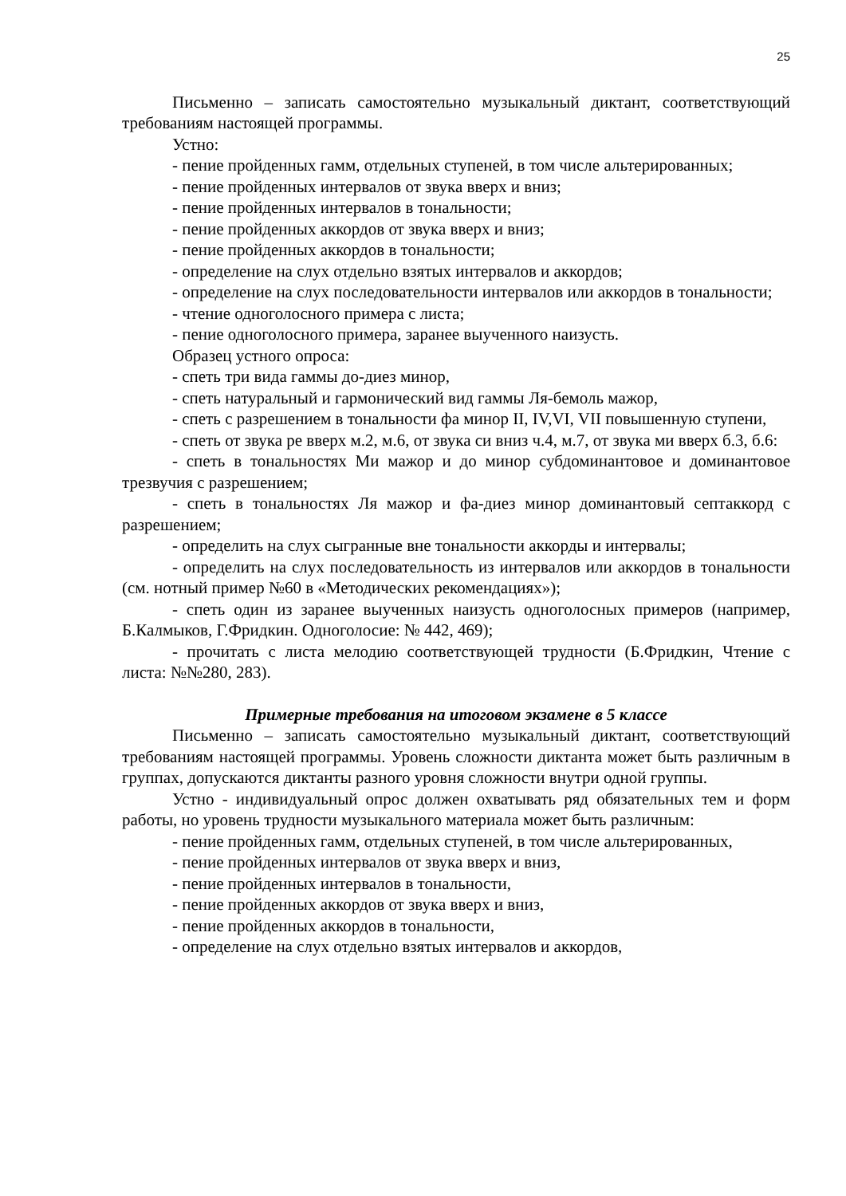25
Письменно – записать самостоятельно музыкальный диктант, соответствующий требованиям настоящей программы.
Устно:
- пение пройденных гамм, отдельных ступеней, в том числе альтерированных;
- пение пройденных интервалов от звука вверх и вниз;
- пение пройденных интервалов в тональности;
- пение пройденных аккордов от звука вверх и вниз;
- пение пройденных аккордов в тональности;
- определение на слух отдельно взятых интервалов и аккордов;
- определение на слух последовательности интервалов или аккордов в тональности;
- чтение одноголосного примера с листа;
- пение одноголосного примера, заранее выученного наизусть.
Образец устного опроса:
- спеть три вида гаммы до-диез минор,
- спеть натуральный и гармонический вид гаммы Ля-бемоль мажор,
- спеть с разрешением в тональности фа минор II, IV,VI, VII повышенную ступени,
- спеть от звука ре вверх м.2, м.6, от звука си вниз ч.4, м.7, от звука ми вверх б.3, б.6:
- спеть в тональностях Ми мажор и до минор субдоминантовое и доминантовое трезвучия с разрешением;
- спеть в тональностях Ля мажор и фа-диез минор доминантовый септаккорд с разрешением;
- определить на слух сыгранные вне тональности аккорды и интервалы;
- определить на слух последовательность из интервалов или аккордов в тональности (см. нотный пример №60 в «Методических рекомендациях»);
- спеть один из заранее выученных наизусть одноголосных примеров (например, Б.Калмыков, Г.Фридкин. Одноголосие: № 442, 469);
- прочитать с листа мелодию соответствующей трудности (Б.Фридкин, Чтение с листа: №№280, 283).
Примерные требования на итоговом экзамене в 5 классе
Письменно – записать самостоятельно музыкальный диктант, соответствующий требованиям настоящей программы. Уровень сложности диктанта может быть различным в группах, допускаются диктанты разного уровня сложности внутри одной группы.
Устно - индивидуальный опрос должен охватывать ряд обязательных тем и форм работы, но уровень трудности музыкального материала может быть различным:
- пение пройденных гамм, отдельных ступеней, в том числе альтерированных,
- пение пройденных интервалов от звука вверх и вниз,
- пение пройденных интервалов в тональности,
- пение пройденных аккордов от звука вверх и вниз,
- пение пройденных аккордов в тональности,
- определение на слух отдельно взятых интервалов и аккордов,